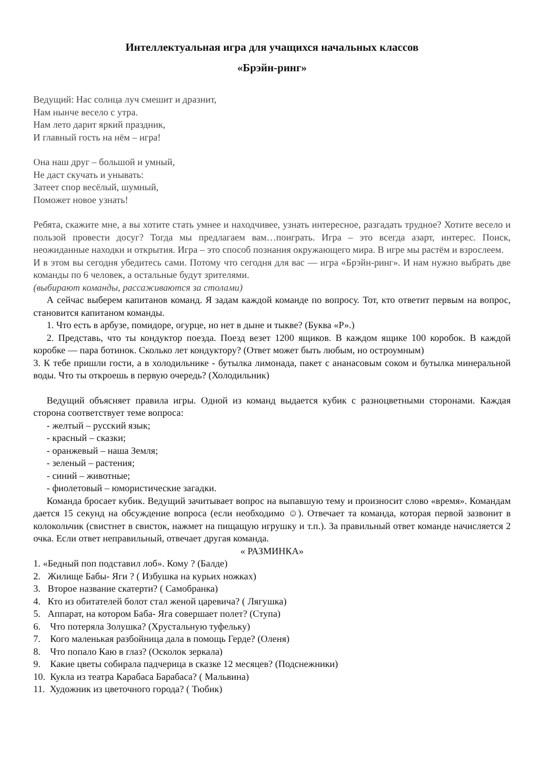Интеллектуальная игра для учащихся начальных классов
«Брэйн-ринг»
Ведущий: Нас солнца луч смешит и дразнит,
Нам нынче весело с утра.
Нам лето дарит яркий праздник,
И главный гость на нём – игра!
Она наш друг – большой и умный,
Не даст скучать и унывать:
Затеет спор весёлый, шумный,
Поможет новое узнать!
Ребята, скажите мне, а вы хотите стать умнее и находчивее, узнать интересное, разгадать трудное? Хотите весело и пользой провести досуг? Тогда мы предлагаем вам…поиграть. Игра – это всегда азарт, интерес. Поиск, неожиданные находки и открытия. Игра – это способ познания окружающего мира. В игре мы растём и взрослеем.
И в этом вы сегодня убедитесь сами. Потому что сегодня для вас — игра «Брэйн-ринг». И нам нужно выбрать две команды по 6 человек, а остальные будут зрителями.
(выбирают команды, рассаживаются за столами)
А сейчас выберем капитанов команд. Я задам каждой команде по вопросу. Тот, кто ответит первым на вопрос, становится капитаном команды.
1. Что есть в арбузе, помидоре, огурце, но нет в дыне и тыкве? (Буква «Р».)
2. Представь, что ты кондуктор поезда. Поезд везет 1200 ящиков. В каждом ящике 100 коробок. В каждой коробке — пара ботинок. Сколько лет кондуктору? (Ответ может быть любым, но остроумным)
3. К тебе пришли гости, а в холодильнике - бутылка лимонада, пакет с ананасовым соком и бутылка минеральной воды. Что ты откроешь в первую очередь? (Холодильник)
Ведущий объясняет правила игры. Одной из команд выдается кубик с разноцветными сторонами. Каждая сторона соответствует теме вопроса:
- желтый – русский язык;
- красный – сказки;
- оранжевый – наша Земля;
- зеленый – растения;
- синий – животные;
- фиолетовый – юмористические загадки.
Команда бросает кубик. Ведущий зачитывает вопрос на выпавшую тему и произносит слово «время». Командам дается 15 секунд на обсуждение вопроса (если необходимо ☺). Отвечает та команда, которая первой зазвонит в колокольчик (свистнет в свисток, нажмет на пищащую игрушку и т.п.). За правильный ответ команде начисляется 2 очка. Если ответ неправильный, отвечает другая команда.
« РАЗМИНКА»
1. «Бедный поп подставил лоб». Кому ? (Балде)
2. Жилище Бабы- Яги ? ( Избушка на курьих ножках)
3. Второе название скатерти? ( Самобранка)
4. Кто из обитателей болот стал женой царевича? ( Лягушка)
5. Аппарат, на котором Баба- Яга совершает полет? (Ступа)
6. Что потеряла Золушка? (Хрустальную туфельку)
7. Кого маленькая разбойница дала в помощь Герде? (Оленя)
8. Что попало Каю в глаз? (Осколок зеркала)
9. Какие цветы собирала падчерица в сказке 12 месяцев? (Подснежники)
10. Кукла из театра Карабаса Барабаса? ( Мальвина)
11. Художник из цветочного города? ( Тюбик)